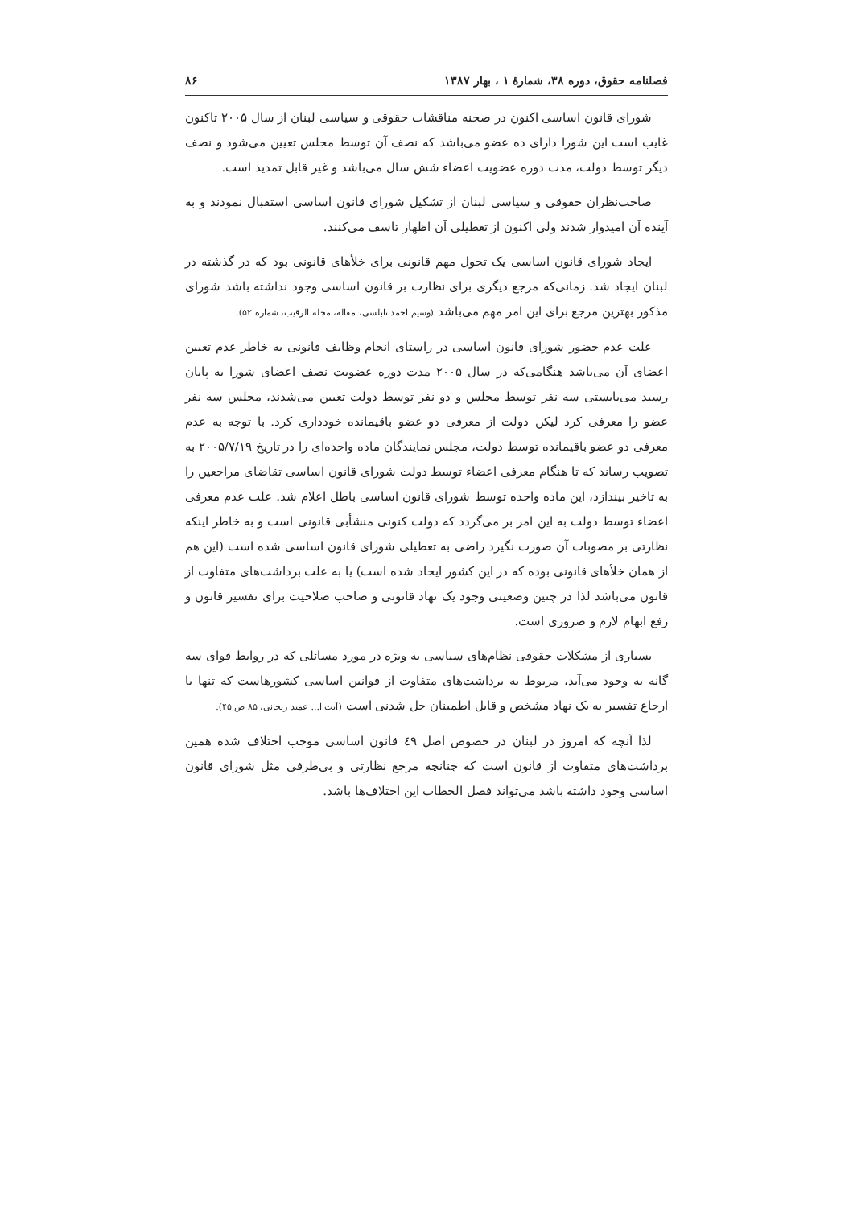فصلنامه حقوق، دوره ۳۸، شمارهٔ ۱ ، بهار ۱۳۸۷ ۸۶
شورای قانون اساسی اکنون در صحنه مناقشات حقوقی و سیاسی لبنان از سال ۲۰۰۵ تاکنون غایب است این شورا دارای ده عضو می‌باشد که نصف آن توسط مجلس تعیین می‌شود و نصف دیگر توسط دولت، مدت دوره عضویت اعضاء شش سال می‌باشد و غیر قابل تمدید است.
صاحب‌نظران حقوقی و سیاسی لبنان از تشکیل شورای قانون اساسی استقبال نمودند و به آینده آن امیدوار شدند ولی اکنون از تعطیلی آن اظهار تاسف می‌کنند.
ایجاد شورای قانون اساسی یک تحول مهم قانونی برای خلأهای قانونی بود که در گذشته در لبنان ایجاد شد. زمانی‌که مرجع دیگری برای نظارت بر قانون اساسی وجود نداشته باشد شورای مذکور بهترین مرجع برای این امر مهم می‌باشد (وسیم احمد نابلسی، مقاله، مجله الرقیب، شماره ۵۲).
علت عدم حضور شورای قانون اساسی در راستای انجام وظایف قانونی به خاطر عدم تعیین اعضای آن می‌باشد هنگامی‌که در سال ۲۰۰۵ مدت دوره عضویت نصف اعضای شورا به پایان رسید می‌بایستی سه نفر توسط مجلس و دو نفر توسط دولت تعیین می‌شدند، مجلس سه نفر عضو را معرفی کرد لیکن دولت از معرفی دو عضو باقیمانده خودداری کرد. با توجه به عدم معرفی دو عضو باقیمانده توسط دولت، مجلس نمایندگان ماده واحده‌ای را در تاریخ ۲۰۰۵/۷/۱۹ به تصویب رساند که تا هنگام معرفی اعضاء توسط دولت شورای قانون اساسی تقاضای مراجعین را به تاخیر بیندازد، این ماده واحده توسط شورای قانون اساسی باطل اعلام شد. علت عدم معرفی اعضاء توسط دولت به این امر بر می‌گردد که دولت کنونی منشأبی قانونی است و به خاطر اینکه نظارتی بر مصوبات آن صورت نگیرد راضی به تعطیلی شورای قانون اساسی شده است (این هم از همان خلأهای قانونی بوده که در این کشور ایجاد شده است) یا به علت برداشت‌های متفاوت از قانون می‌باشد لذا در چنین وضعیتی وجود یک نهاد قانونی و صاحب صلاحیت برای تفسیر قانون و رفع ابهام لازم و ضروری است.
بسیاری از مشکلات حقوقی نظام‌های سیاسی به ویژه در مورد مسائلی که در روابط قوای سه گانه به وجود می‌آید، مربوط به برداشت‌های متفاوت از قوانین اساسی کشورهاست که تنها با ارجاع تفسیر به یک نهاد مشخص و قابل اطمینان حل شدنی است (آیت ا... عمید زنجانی، ۸۵ ص ۴۵).
لذا آنچه که امروز در لبنان در خصوص اصل ٤٩ قانون اساسی موجب اختلاف شده همین برداشت‌های متفاوت از قانون است که چنانچه مرجع نظارتی و بی‌طرفی مثل شورای قانون اساسی وجود داشته باشد می‌تواند فصل الخطاب این اختلاف‌ها باشد.